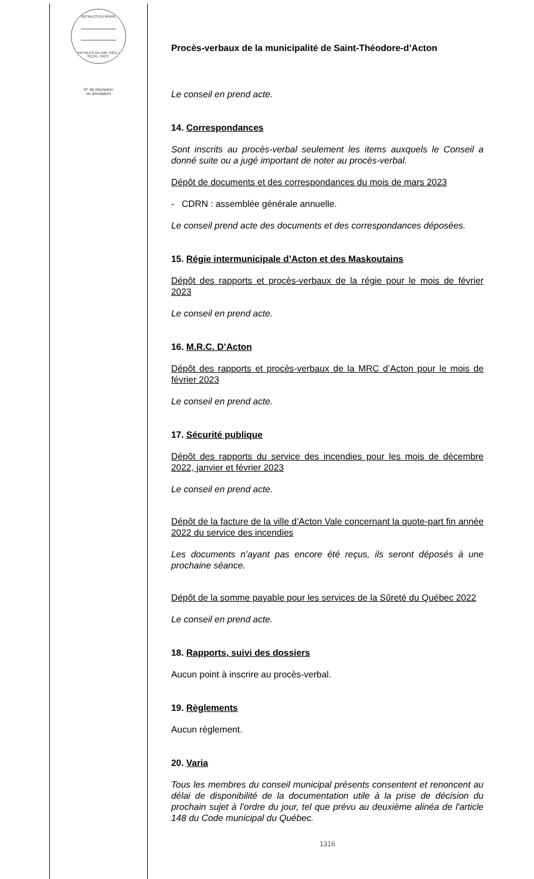INITIALES DU MAIRE INITIALES DU DIR. GÉN. / SECR.-TRÉS.
N° de résolution
ou annotation
Procès-verbaux de la municipalité de Saint-Théodore-d’Acton
Le conseil en prend acte.
14. Correspondances
Sont inscrits au procès-verbal seulement les items auxquels le Conseil a donné suite ou a jugé important de noter au procès-verbal.
Dépôt de documents et des correspondances du mois de mars 2023
- CDRN : assemblée générale annuelle.
Le conseil prend acte des documents et des correspondances déposées.
15. Régie intermunicipale d’Acton et des Maskoutains
Dépôt des rapports et procès-verbaux de la régie pour le mois de février 2023
Le conseil en prend acte.
16. M.R.C. D’Acton
Dépôt des rapports et procès-verbaux de la MRC d’Acton pour le mois de février 2023
Le conseil en prend acte.
17. Sécurité publique
Dépôt des rapports du service des incendies pour les mois de décembre 2022, janvier et février 2023
Le conseil en prend acte.
Dépôt de la facture de la ville d’Acton Vale concernant la quote-part fin année 2022 du service des incendies
Les documents n’ayant pas encore été reçus, ils seront déposés à une prochaine séance.
Dépôt de la somme payable pour les services de la Sûreté du Québec 2022
Le conseil en prend acte.
18. Rapports, suivi des dossiers
Aucun point à inscrire au procès-verbal.
19. Règlements
Aucun règlement.
20. Varia
Tous les membres du conseil municipal présents consentent et renoncent au délai de disponibilité de la documentation utile à la prise de décision du prochain sujet à l’ordre du jour, tel que prévu au deuxième alinéa de l'article 148 du Code municipal du Québec.
1316